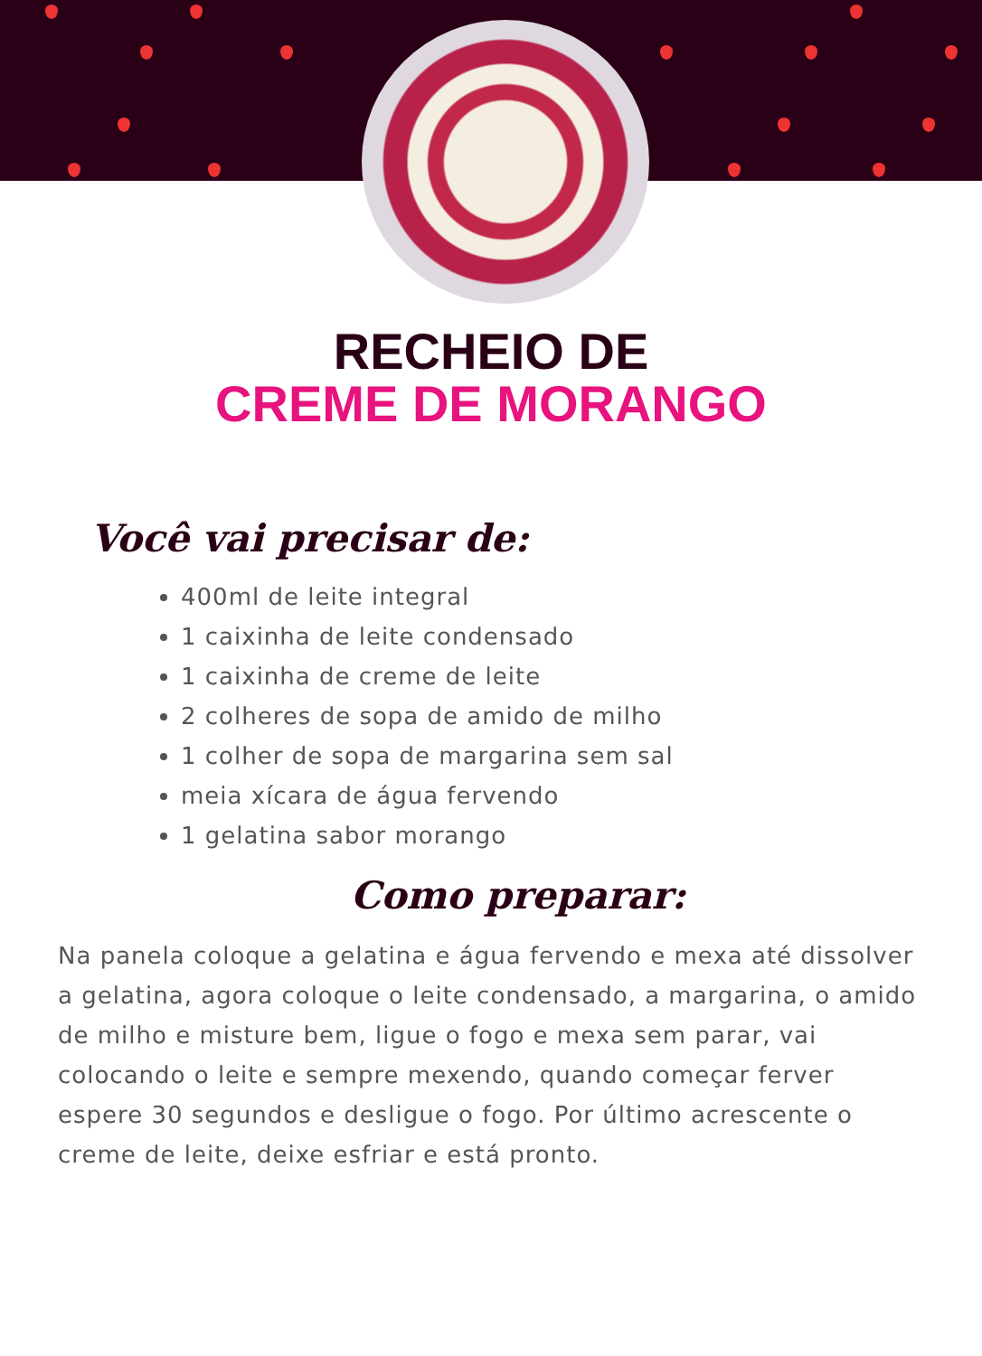RECHEIO DE
CREME DE MORANGO
Você vai precisar de:
400ml de leite integral
1 caixinha de leite condensado
1 caixinha de creme de leite
2 colheres de sopa de amido de milho
1 colher de sopa de margarina sem sal
meia xícara de água fervendo
1 gelatina sabor morango
Como preparar:
Na panela coloque a gelatina e água fervendo e mexa até dissolver a gelatina, agora coloque o leite condensado, a margarina, o amido de milho e misture bem, ligue o fogo e mexa sem parar, vai colocando o leite e sempre mexendo, quando começar ferver espere 30 segundos e desligue o fogo. Por último acrescente o creme de leite, deixe esfriar e está pronto.